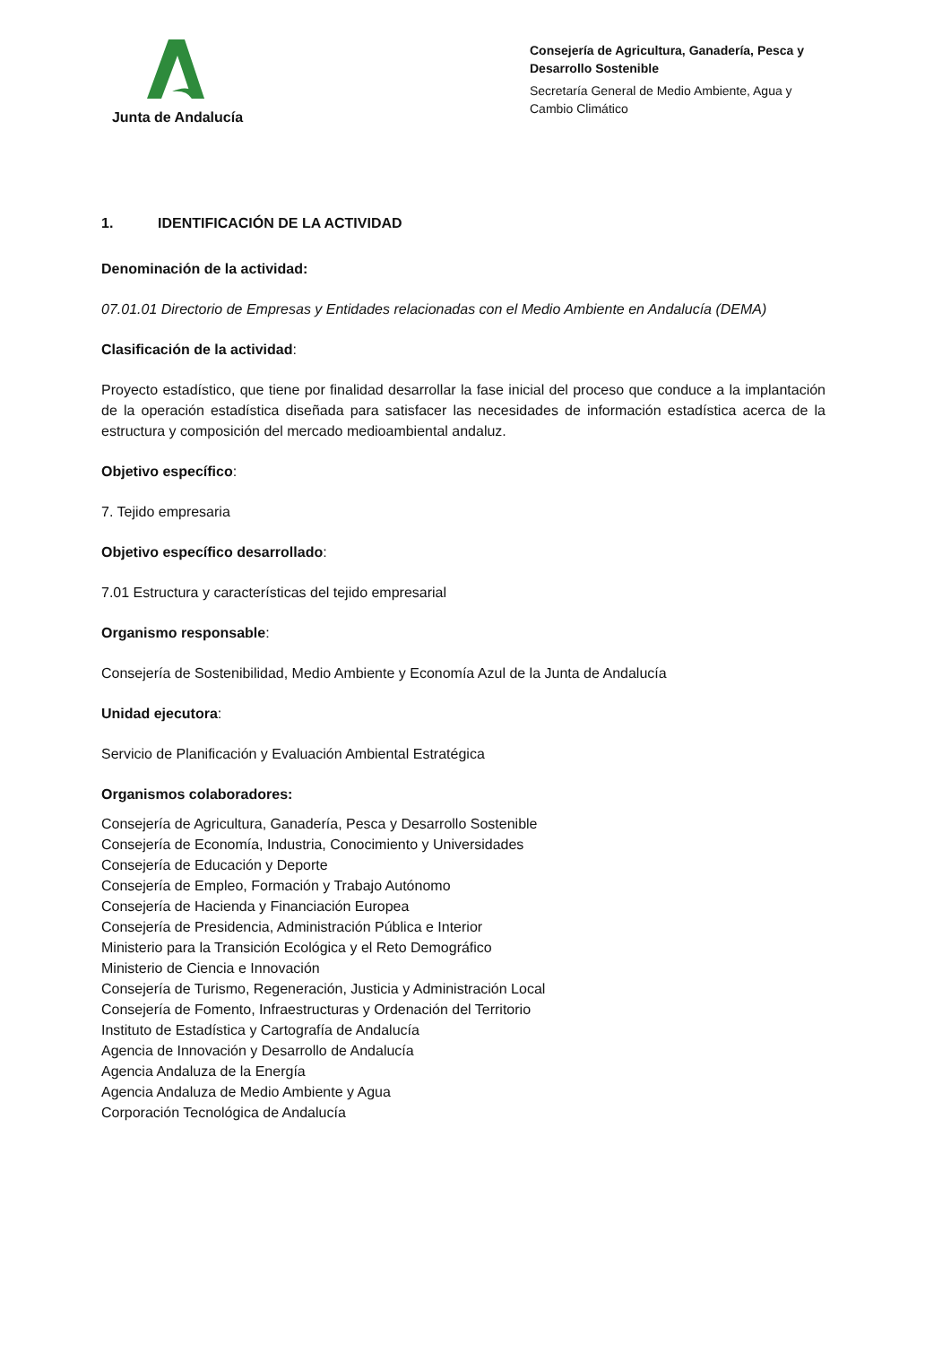Junta de Andalucía
Consejería de Agricultura, Ganadería, Pesca y Desarrollo Sostenible
Secretaría General de Medio Ambiente, Agua y Cambio Climático
1. IDENTIFICACIÓN DE LA ACTIVIDAD
Denominación de la actividad:
07.01.01 Directorio de Empresas y Entidades relacionadas con el Medio Ambiente en Andalucía (DEMA)
Clasificación de la actividad:
Proyecto estadístico, que tiene por finalidad desarrollar la fase inicial del proceso que conduce a la implantación de la operación estadística diseñada para satisfacer las necesidades de información estadística acerca de la estructura y composición del mercado medioambiental andaluz.
Objetivo específico:
7. Tejido empresaria
Objetivo específico desarrollado:
7.01 Estructura y características del tejido empresarial
Organismo responsable:
Consejería de Sostenibilidad, Medio Ambiente y Economía Azul de la Junta de Andalucía
Unidad ejecutora:
Servicio de Planificación y Evaluación Ambiental Estratégica
Organismos colaboradores:
Consejería de Agricultura, Ganadería, Pesca y Desarrollo Sostenible
Consejería de Economía, Industria, Conocimiento y Universidades
Consejería de Educación y Deporte
Consejería de Empleo, Formación y Trabajo Autónomo
Consejería de Hacienda y Financiación Europea
Consejería de Presidencia, Administración Pública e Interior
Ministerio para la Transición Ecológica y el Reto Demográfico
Ministerio de Ciencia e Innovación
Consejería de Turismo, Regeneración, Justicia y Administración Local
Consejería de Fomento, Infraestructuras y Ordenación del Territorio
Instituto de Estadística y Cartografía de Andalucía
Agencia de Innovación y Desarrollo de Andalucía
Agencia Andaluza de la Energía
Agencia Andaluza de Medio Ambiente y Agua
Corporación Tecnológica de Andalucía